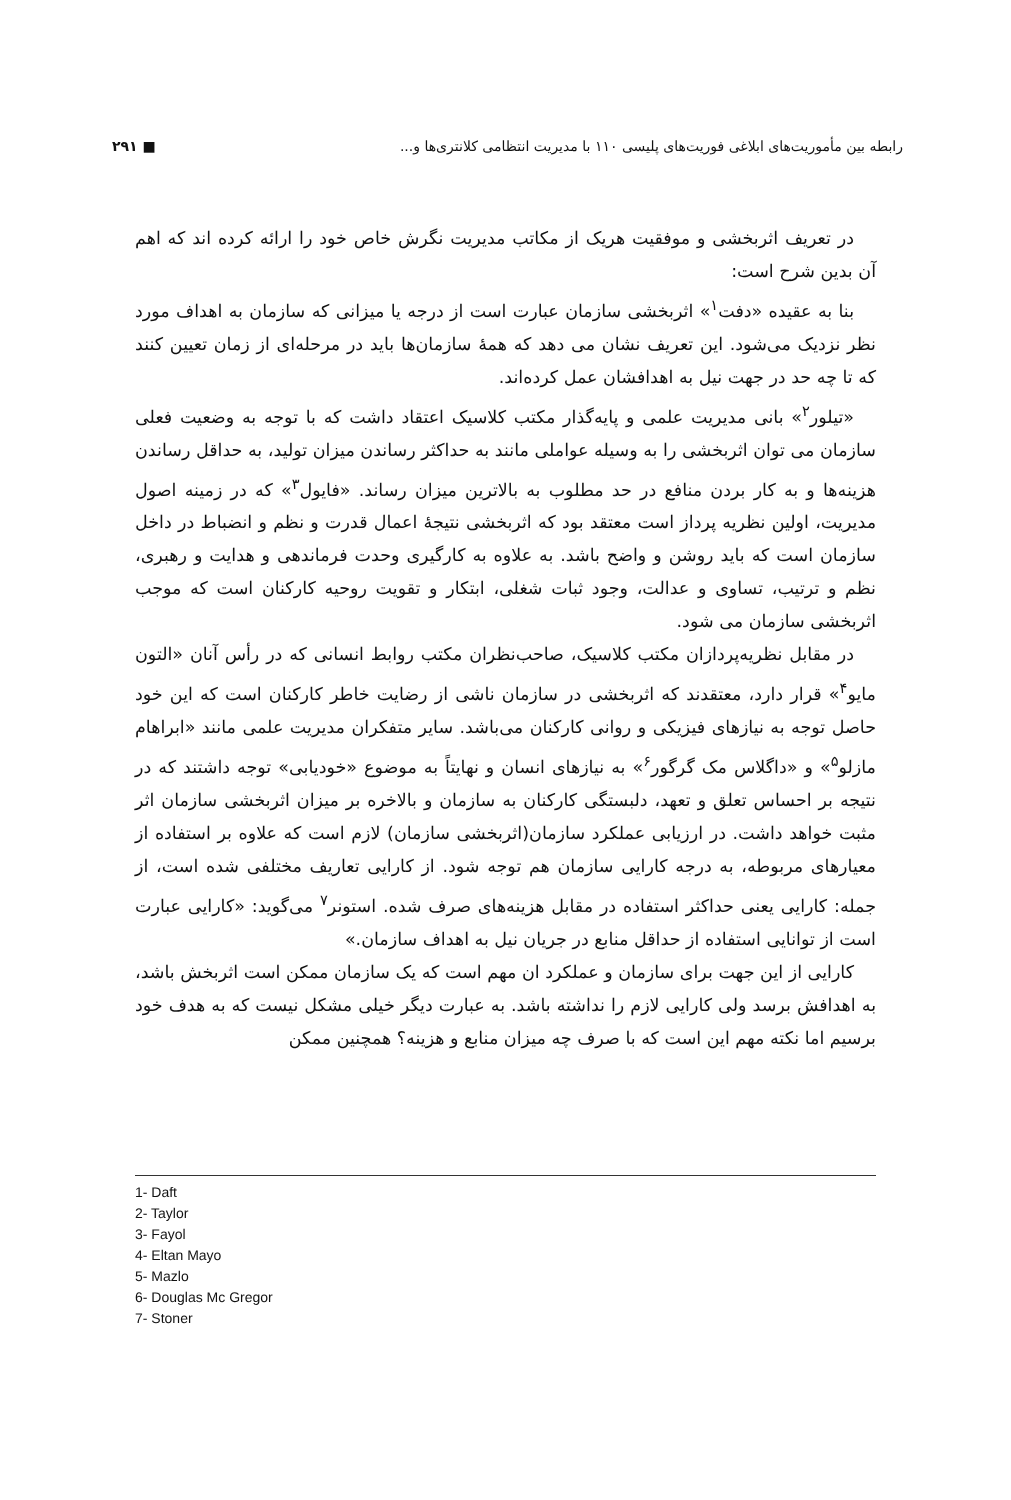رابطه بین مأموریت‌های ابلاغی فوریت‌های پلیسی ۱۱۰ با مدیریت انتظامی کلانتری‌ها و... ■ ۲۹۱
در تعریف اثربخشی و موفقیت هریک از مکاتب مدیریت نگرش خاص خود را ارائه کرده اند که اهم آن بدین شرح است:
بنا به عقیده «دفت<sup>۱</sup>» اثربخشی سازمان عبارت است از درجه یا میزانی که سازمان به اهداف مورد نظر نزدیک می‌شود. این تعریف نشان می دهد که همهٔ سازمان‌ها باید در مرحله‌ای از زمان تعیین کنند که تا چه حد در جهت نیل به اهدافشان عمل کرده‌اند.
«تیلور<sup>۲</sup>» بانی مدیریت علمی و پایه‌گذار مکتب کلاسیک اعتقاد داشت که با توجه به وضعیت فعلی سازمان می توان اثربخشی را به وسیله عواملی مانند به حداکثر رساندن میزان تولید، به حداقل رساندن هزینه‌ها و به کار بردن منافع در حد مطلوب به بالاترین میزان رساند. «فایول<sup>۳</sup>» که در زمینه اصول مدیریت، اولین نظریه پرداز است معتقد بود که اثربخشی نتیجهٔ اعمال قدرت و نظم و انضباط در داخل سازمان است که باید روشن و واضح باشد. به علاوه به کارگیری وحدت فرماندهی و هدایت و رهبری، نظم و ترتیب، تساوی و عدالت، وجود ثبات شغلی، ابتکار و تقویت روحیه کارکنان است که موجب اثربخشی سازمان می شود.
در مقابل نظریه‌پردازان مکتب کلاسیک، صاحب‌نظران مکتب روابط انسانی که در رأس آنان «التون مایو<sup>۴</sup>» قرار دارد، معتقدند که اثربخشی در سازمان ناشی از رضایت خاطر کارکنان است که این خود حاصل توجه به نیازهای فیزیکی و روانی کارکنان می‌باشد. سایر متفکران مدیریت علمی مانند «ابراهام مازلو<sup>۵</sup>» و «داگلاس مک گرگور<sup>۶</sup>» به نیازهای انسان و نهایتاً به موضوع «خودیابی» توجه داشتند که در نتیجه بر احساس تعلق و تعهد، دلبستگی کارکنان به سازمان و بالاخره بر میزان اثربخشی سازمان اثر مثبت خواهد داشت. در ارزیابی عملکرد سازمان(اثربخشی سازمان) لازم است که علاوه بر استفاده از معیارهای مربوطه، به درجه کارایی سازمان هم توجه شود. از کارایی تعاریف مختلفی شده است، از جمله: کارایی یعنی حداکثر استفاده در مقابل هزینه‌های صرف شده. استونر<sup>۷</sup> می‌گوید: «کارایی عبارت است از توانایی استفاده از حداقل منابع در جریان نیل به اهداف سازمان.»
کارایی از این جهت برای سازمان و عملکرد ان مهم است که یک سازمان ممکن است اثربخش باشد، به اهدافش برسد ولی کارایی لازم را نداشته باشد. به عبارت دیگر خیلی مشکل نیست که به هدف خود برسیم اما نکته مهم این است که با صرف چه میزان منابع و هزینه؟ همچنین ممکن
1- Daft
2- Taylor
3- Fayol
4- Eltan Mayo
5- Mazlo
6- Douglas Mc Gregor
7- Stoner